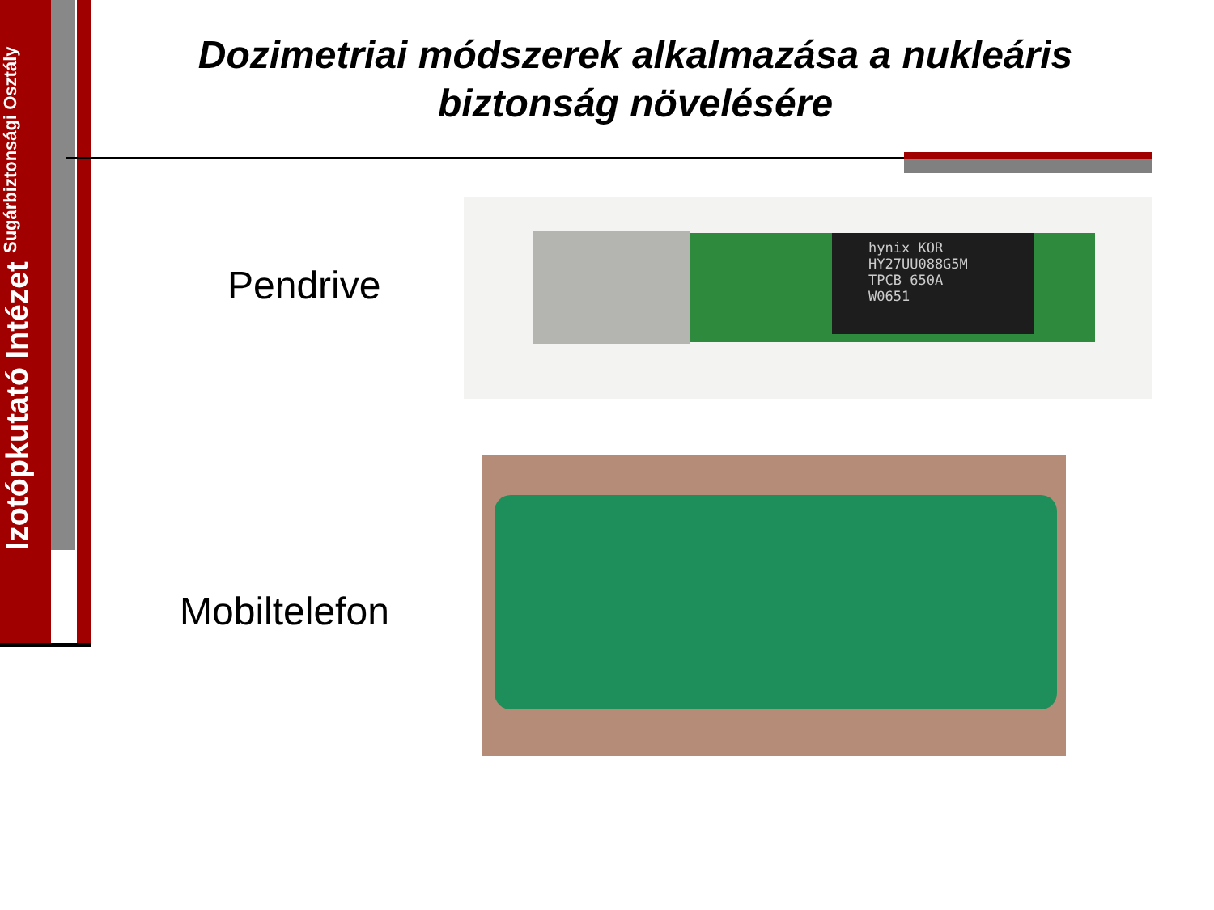Izotópkutató Intézet
Sugárbiztonsági Osztály
Dozimetriai módszerek alkalmazása a nukleáris biztonság növelésére
Pendrive
hynix KOR
HY27UU088G5M
TPCB 650A
W0651
Mobiltelefon